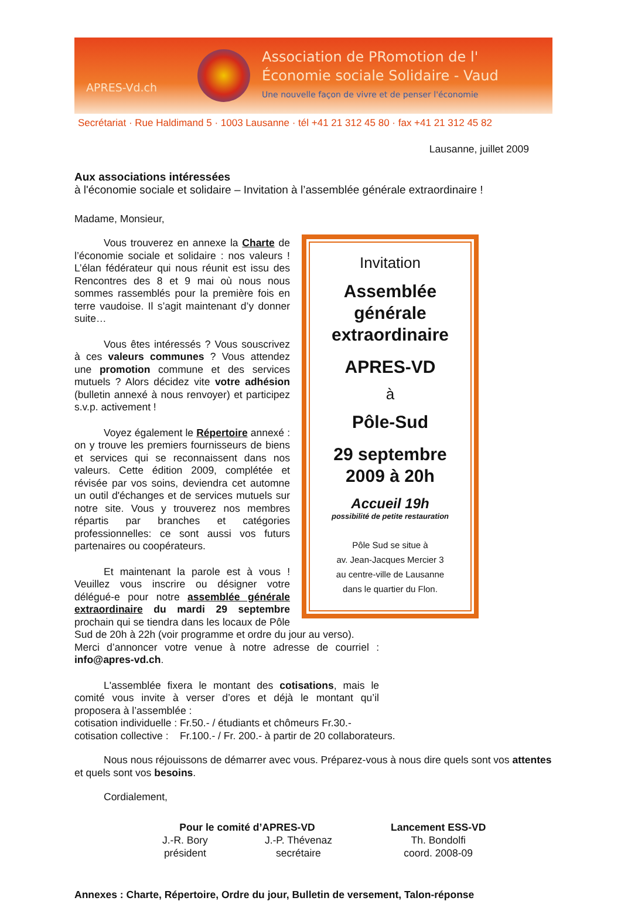APRES-Vd.ch
Association de PRomotion de l'
Économie sociale Solidaire - Vaud
Une nouvelle façon de vivre et de penser l'économie
Secrétariat · Rue Haldimand 5 · 1003 Lausanne · tél +41 21 312 45 80 · fax +41 21 312 45 82
Lausanne, juillet 2009
Aux associations intéressées
à l'économie sociale et solidaire – Invitation à l’assemblée générale extraordinaire !
Madame, Monsieur,
Invitation
Assemblée générale extraordinaire
APRES-VD
à
Pôle-Sud
29 septembre 2009 à 20h
Accueil 19h
possibilité de petite restauration
Pôle Sud se situe à
av. Jean-Jacques Mercier 3
au centre-ville de Lausanne
dans le quartier du Flon.
Vous trouverez en annexe la Charte de l’économie sociale et solidaire : nos valeurs ! L’élan fédérateur qui nous réunit est issu des Rencontres des 8 et 9 mai où nous nous sommes rassemblés pour la première fois en terre vaudoise. Il s’agit maintenant d’y donner suite…
Vous êtes intéressés ? Vous souscrivez à ces valeurs communes ? Vous attendez une promotion commune et des services mutuels ? Alors décidez vite votre adhésion (bulletin annexé à nous renvoyer) et participez s.v.p. activement !
Voyez également le Répertoire annexé : on y trouve les premiers fournisseurs de biens et services qui se reconnaissent dans nos valeurs. Cette édition 2009, complétée et révisée par vos soins, deviendra cet automne un outil d'échanges et de services mutuels sur notre site. Vous y trouverez nos membres répartis par branches et catégories professionnelles: ce sont aussi vos futurs partenaires ou coopérateurs.
Et maintenant la parole est à vous ! Veuillez vous inscrire ou désigner votre délégué-e pour notre assemblée générale extraordinaire du mardi 29 septembre prochain qui se tiendra dans les locaux de Pôle Sud de 20h à 22h (voir programme et ordre du jour au verso).
Merci d’annoncer votre venue à notre adresse de courriel : info@apres-vd.ch.
L'assemblée fixera le montant des cotisations, mais le comité vous invite à verser d’ores et déjà le montant qu’il proposera à l’assemblée :
cotisation individuelle : Fr.50.- / étudiants et chômeurs Fr.30.-
cotisation collective : Fr.100.- / Fr. 200.- à partir de 20 collaborateurs.
Nous nous réjouissons de démarrer avec vous. Préparez-vous à nous dire quels sont vos attentes et quels sont vos besoins.
Cordialement,
Pour le comité d’APRES-VD
J.-R. Bory
président J.-P. Thévenaz
secrétaire
Lancement ESS-VD
Th. Bondolfi
coord. 2008-09
Annexes : Charte, Répertoire, Ordre du jour, Bulletin de versement, Talon-réponse